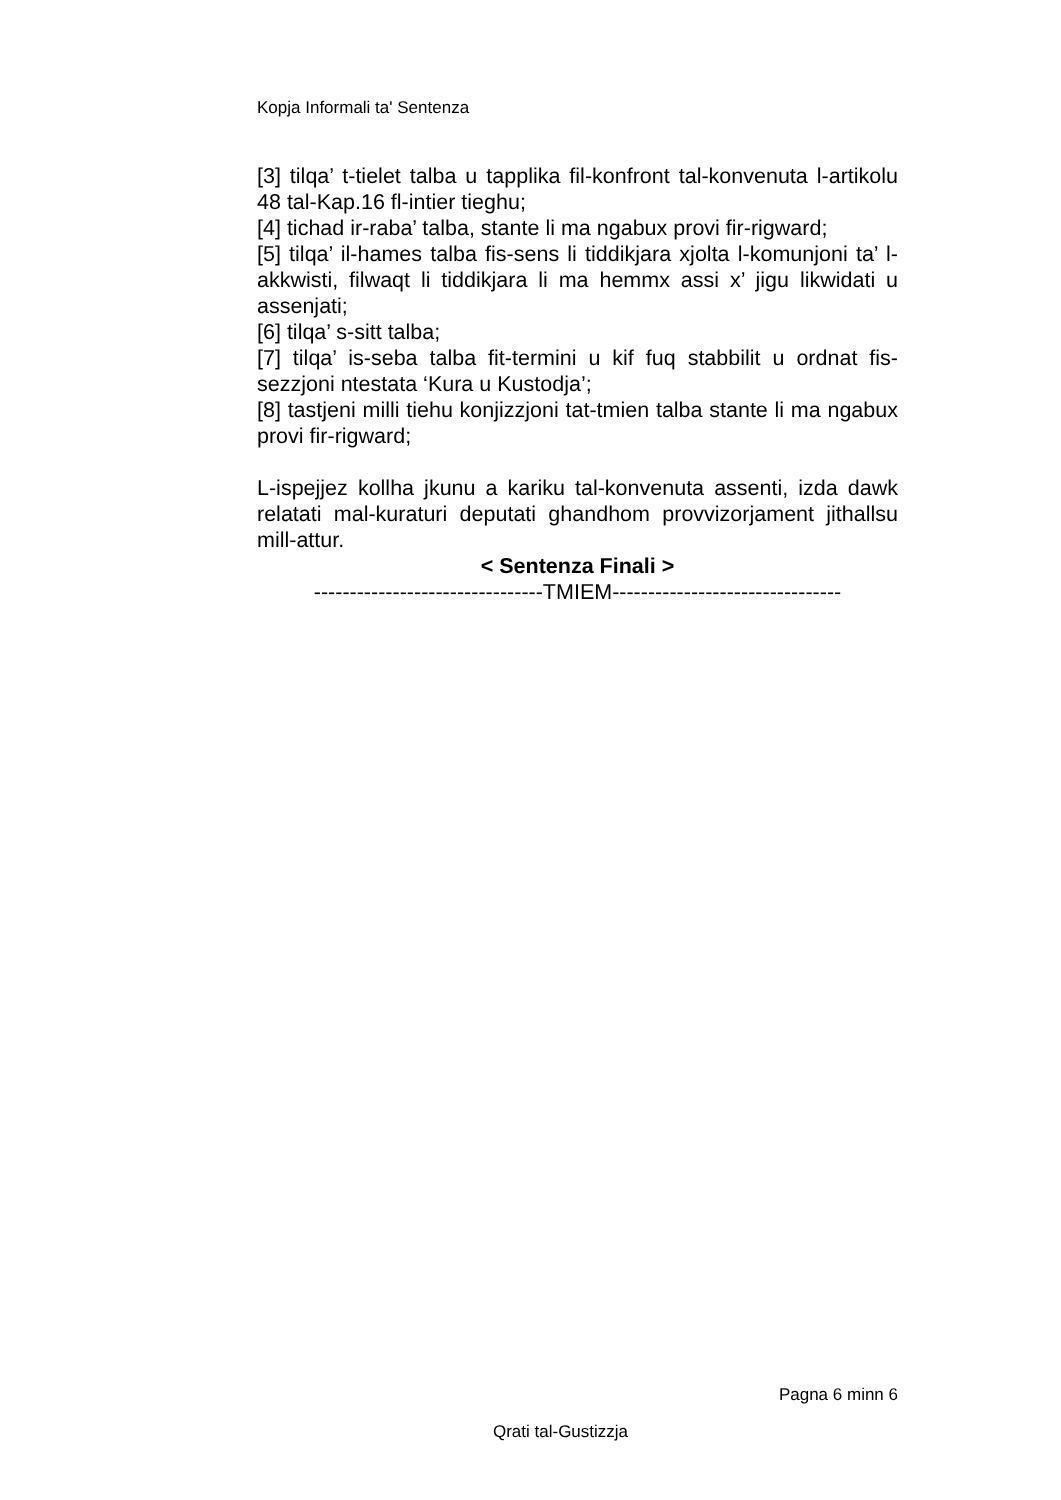Kopja Informali ta' Sentenza
[3] tilqa’ t-tielet talba u tapplika fil-konfront tal-konvenuta l-artikolu 48 tal-Kap.16 fl-intier tieghu;
[4] tichad ir-raba’ talba, stante li ma ngabux provi fir-rigward;
[5] tilqa’ il-hames talba fis-sens li tiddikjara xjolta l-komunjoni ta’ l-akkwisti, filwaqt li tiddikjara li ma hemmx assi x’ jigu likwidati u assenjati;
[6] tilqa’ s-sitt talba;
[7] tilqa’ is-seba talba fit-termini u kif fuq stabbilit u ordnat fis-sezzjoni ntestata ‘Kura u Kustodja’;
[8] tastjeni milli tiehu konjizzjoni tat-tmien talba stante li ma ngabux provi fir-rigward;
L-ispejjez kollha jkunu a kariku tal-konvenuta assenti, izda dawk relatati mal-kuraturi deputati ghandhom provvizorjament jithallsu mill-attur.
< Sentenza Finali >
--------------------------------TMIEM--------------------------------
Pagna 6 minn 6
Qrati tal-Gustizzja